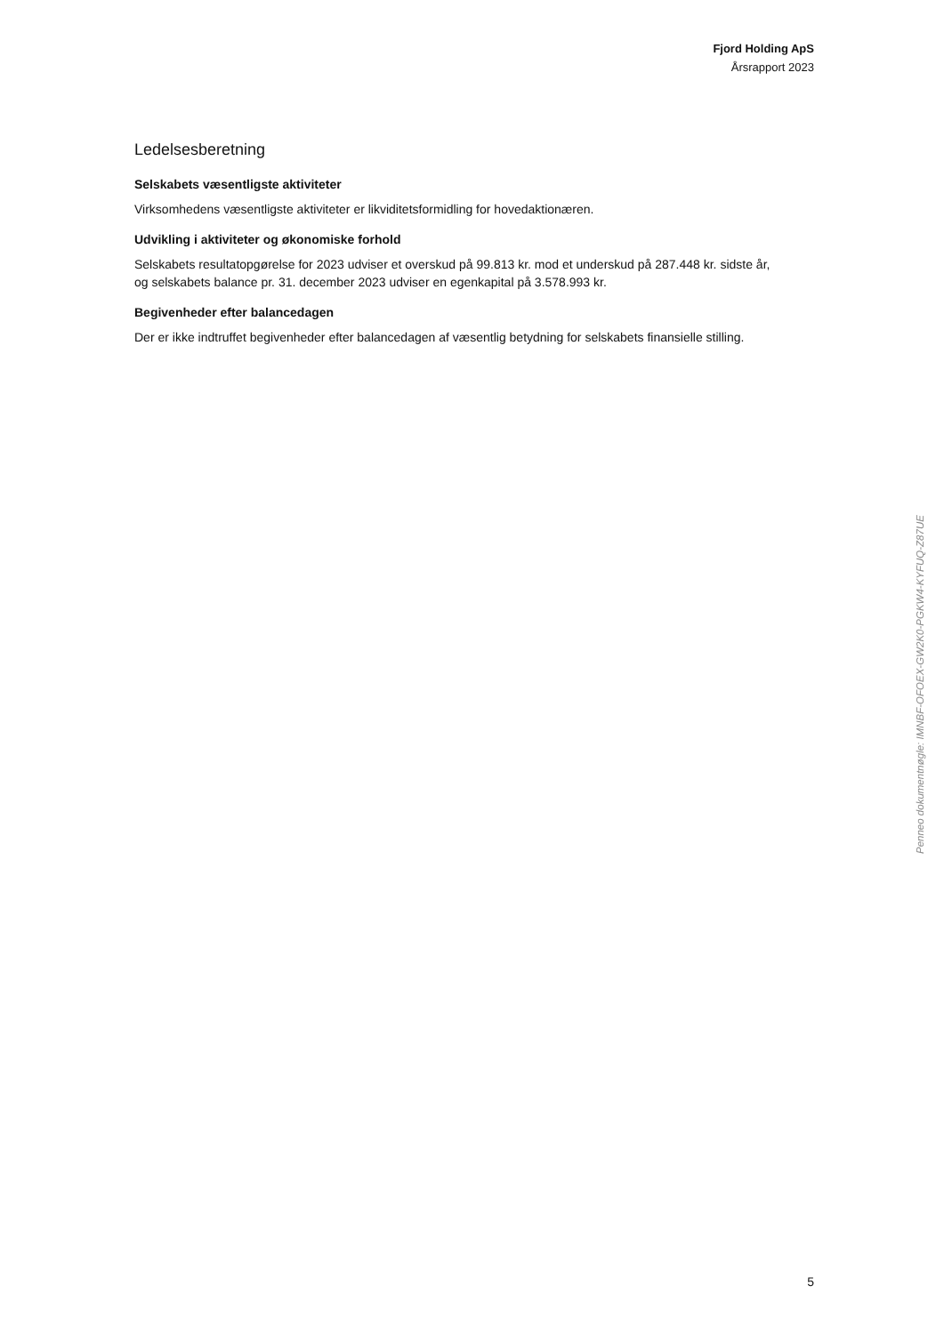Fjord Holding ApS
Årsrapport 2023
Ledelsesberetning
Selskabets væsentligste aktiviteter
Virksomhedens væsentligste aktiviteter er likviditetsformidling for hovedaktionæren.
Udvikling i aktiviteter og økonomiske forhold
Selskabets resultatopgørelse for 2023 udviser et overskud på 99.813 kr. mod et underskud på 287.448 kr. sidste år, og selskabets balance pr. 31. december 2023 udviser en egenkapital på 3.578.993 kr.
Begivenheder efter balancedagen
Der er ikke indtruffet begivenheder efter balancedagen af væsentlig betydning for selskabets finansielle stilling.
Penneo dokumentnøgle: IMNBF-OFOEX-GW2K0-PGKW4-KYFUQ-Z87UE
5